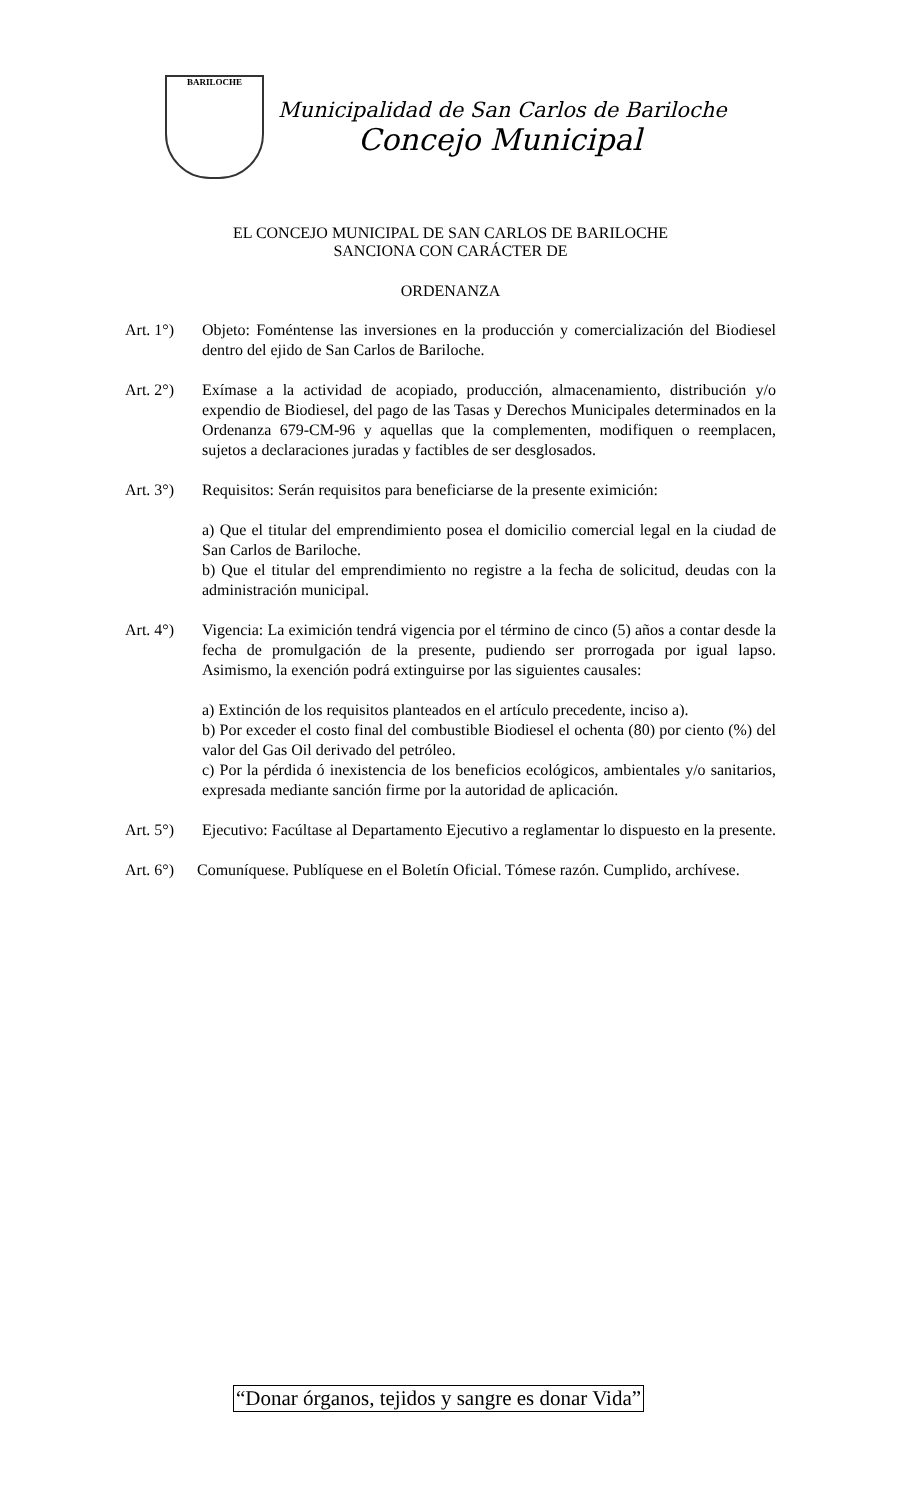BARILOCHE
Municipalidad de San Carlos de Bariloche
Concejo Municipal
EL CONCEJO MUNICIPAL DE SAN CARLOS DE BARILOCHE
SANCIONA CON CARÁCTER DE
ORDENANZA
Art. 1°) Objeto: Foméntense las inversiones en la producción y comercialización del Biodiesel dentro del ejido de San Carlos de Bariloche.
Art. 2°) Exímase a la actividad de acopiado, producción, almacenamiento, distribución y/o expendio de Biodiesel, del pago de las Tasas y Derechos Municipales determinados en la Ordenanza 679-CM-96 y aquellas que la complementen, modifiquen o reemplacen, sujetos a declaraciones juradas y factibles de ser desglosados.
Art. 3°) Requisitos: Serán requisitos para beneficiarse de la presente eximición:
a) Que el titular del emprendimiento posea el domicilio comercial legal en la ciudad de San Carlos de Bariloche.
b) Que el titular del emprendimiento no registre a la fecha de solicitud, deudas con la administración municipal.
Art. 4°) Vigencia: La eximición tendrá vigencia por el término de cinco (5) años a contar desde la fecha de promulgación de la presente, pudiendo ser prorrogada por igual lapso. Asimismo, la exención podrá extinguirse por las siguientes causales:
a) Extinción de los requisitos planteados en el artículo precedente, inciso a).
b) Por exceder el costo final del combustible Biodiesel el ochenta (80) por ciento (%) del valor del Gas Oil derivado del petróleo.
c) Por la pérdida ó inexistencia de los beneficios ecológicos, ambientales y/o sanitarios, expresada mediante sanción firme por la autoridad de aplicación.
Art. 5°) Ejecutivo: Facúltase al Departamento Ejecutivo a reglamentar lo dispuesto en la presente.
Art. 6°)
Comuníquese. Publíquese en el Boletín Oficial. Tómese razón. Cumplido, archívese.
“Donar órganos, tejidos y sangre es donar Vida”